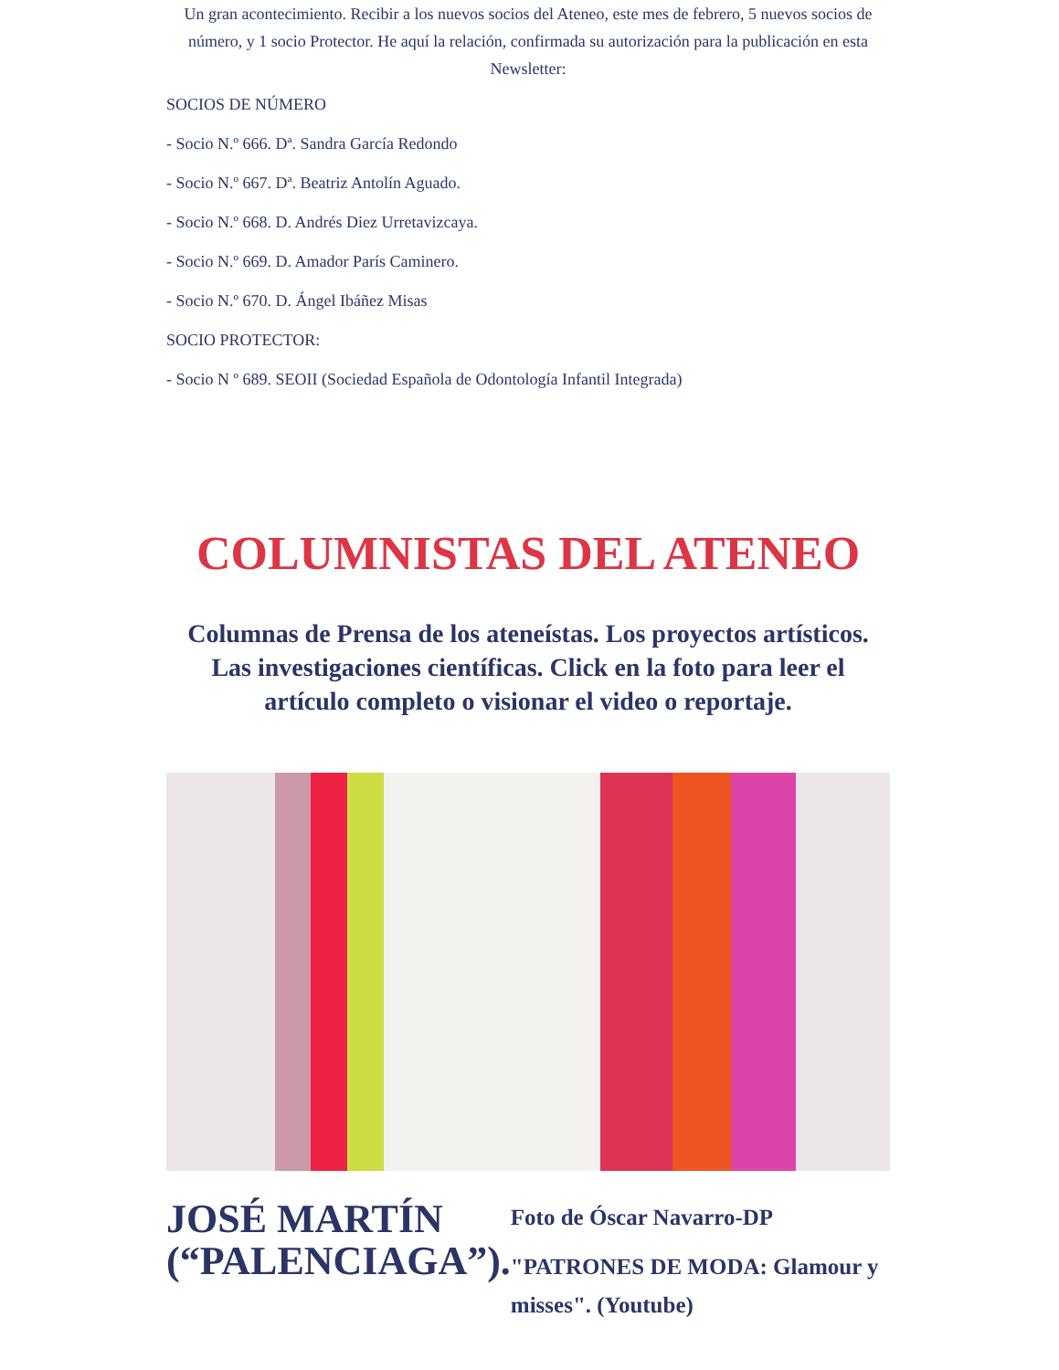Un gran acontecimiento. Recibir a los nuevos socios del Ateneo, este mes de febrero, 5 nuevos socios de número, y 1 socio Protector. He aquí la relación, confirmada su autorización para la publicación en esta Newsletter:
SOCIOS DE NÚMERO
- Socio N.º 666. Dª. Sandra García Redondo
- Socio N.º 667. Dª. Beatriz Antolín Aguado.
- Socio N.º 668. D. Andrés Diez Urretavizcaya.
- Socio N.º 669. D. Amador París Caminero.
- Socio N.º 670. D. Ángel Ibáñez Misas
SOCIO PROTECTOR:
- Socio N º 689. SEOII (Sociedad Española de Odontología Infantil Integrada)
COLUMNISTAS DEL ATENEO
Columnas de Prensa de los ateneístas. Los proyectos artísticos. Las investigaciones científicas. Click en la foto para leer el artículo completo o visionar el video o reportaje.
JOSÉ MARTÍN (“PALENCIAGA”).
Foto de Óscar Navarro-DP
"PATRONES DE MODA: Glamour y misses". (Youtube)